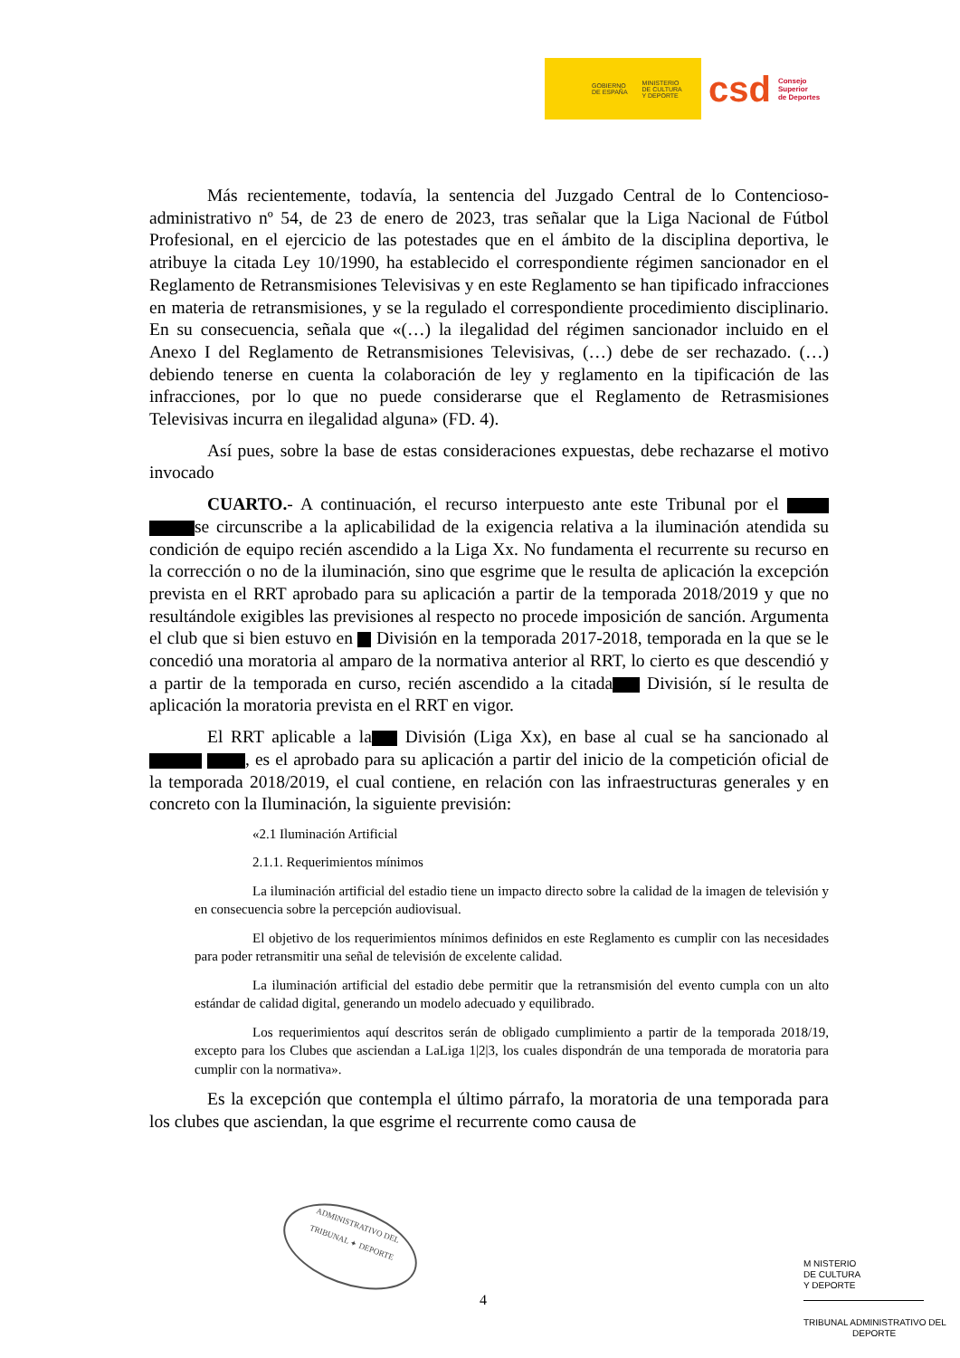GOBIERNO
DE ESPAÑA MINISTERIO
DE CULTURA
Y DEPORTE
csd Consejo
Superior
de Deportes
Más recientemente, todavía, la sentencia del Juzgado Central de lo Contencioso-administrativo nº 54, de 23 de enero de 2023, tras señalar que la Liga Nacional de Fútbol Profesional, en el ejercicio de las potestades que en el ámbito de la disciplina deportiva, le atribuye la citada Ley 10/1990, ha establecido el correspondiente régimen sancionador en el Reglamento de Retransmisiones Televisivas y en este Reglamento se han tipificado infracciones en materia de retransmisiones, y se la regulado el correspondiente procedimiento disciplinario. En su consecuencia, señala que «(…) la ilegalidad del régimen sancionador incluido en el Anexo I del Reglamento de Retransmisiones Televisivas, (…) debe de ser rechazado. (…) debiendo tenerse en cuenta la colaboración de ley y reglamento en la tipificación de las infracciones, por lo que no puede considerarse que el Reglamento de Retrasmisiones Televisivas incurra en ilegalidad alguna» (FD. 4).
Así pues, sobre la base de estas consideraciones expuestas, debe rechazarse el motivo invocado
CUARTO.- A continuación, el recurso interpuesto ante este Tribunal por el se circunscribe a la aplicabilidad de la exigencia relativa a la iluminación atendida su condición de equipo recién ascendido a la Liga Xx. No fundamenta el recurrente su recurso en la corrección o no de la iluminación, sino que esgrime que le resulta de aplicación la excepción prevista en el RRT aprobado para su aplicación a partir de la temporada 2018/2019 y que no resultándole exigibles las previsiones al respecto no procede imposición de sanción. Argumenta el club que si bien estuvo en División en la temporada 2017-2018, temporada en la que se le concedió una moratoria al amparo de la normativa anterior al RRT, lo cierto es que descendió y a partir de la temporada en curso, recién ascendido a la citada División, sí le resulta de aplicación la moratoria prevista en el RRT en vigor.
El RRT aplicable a la División (Liga Xx), en base al cual se ha sancionado al , es el aprobado para su aplicación a partir del inicio de la competición oficial de la temporada 2018/2019, el cual contiene, en relación con las infraestructuras generales y en concreto con la Iluminación, la siguiente previsión:
«2.1 Iluminación Artificial
2.1.1. Requerimientos mínimos
La iluminación artificial del estadio tiene un impacto directo sobre la calidad de la imagen de televisión y en consecuencia sobre la percepción audiovisual.
El objetivo de los requerimientos mínimos definidos en este Reglamento es cumplir con las necesidades para poder retransmitir una señal de televisión de excelente calidad.
La iluminación artificial del estadio debe permitir que la retransmisión del evento cumpla con un alto estándar de calidad digital, generando un modelo adecuado y equilibrado.
Los requerimientos aquí descritos serán de obligado cumplimiento a partir de la temporada 2018/19, excepto para los Clubes que asciendan a LaLiga 1|2|3, los cuales dispondrán de una temporada de moratoria para cumplir con la normativa».
Es la excepción que contempla el último párrafo, la moratoria de una temporada para los clubes que asciendan, la que esgrime el recurrente como causa de
ADMINISTRATIVO DEL
TRIBUNAL ✦ DEPORTE
4
M NISTERIO
DE CULTURA
Y DEPORTE
TRIBUNAL ADMINISTRATIVO DEL
DEPORTE